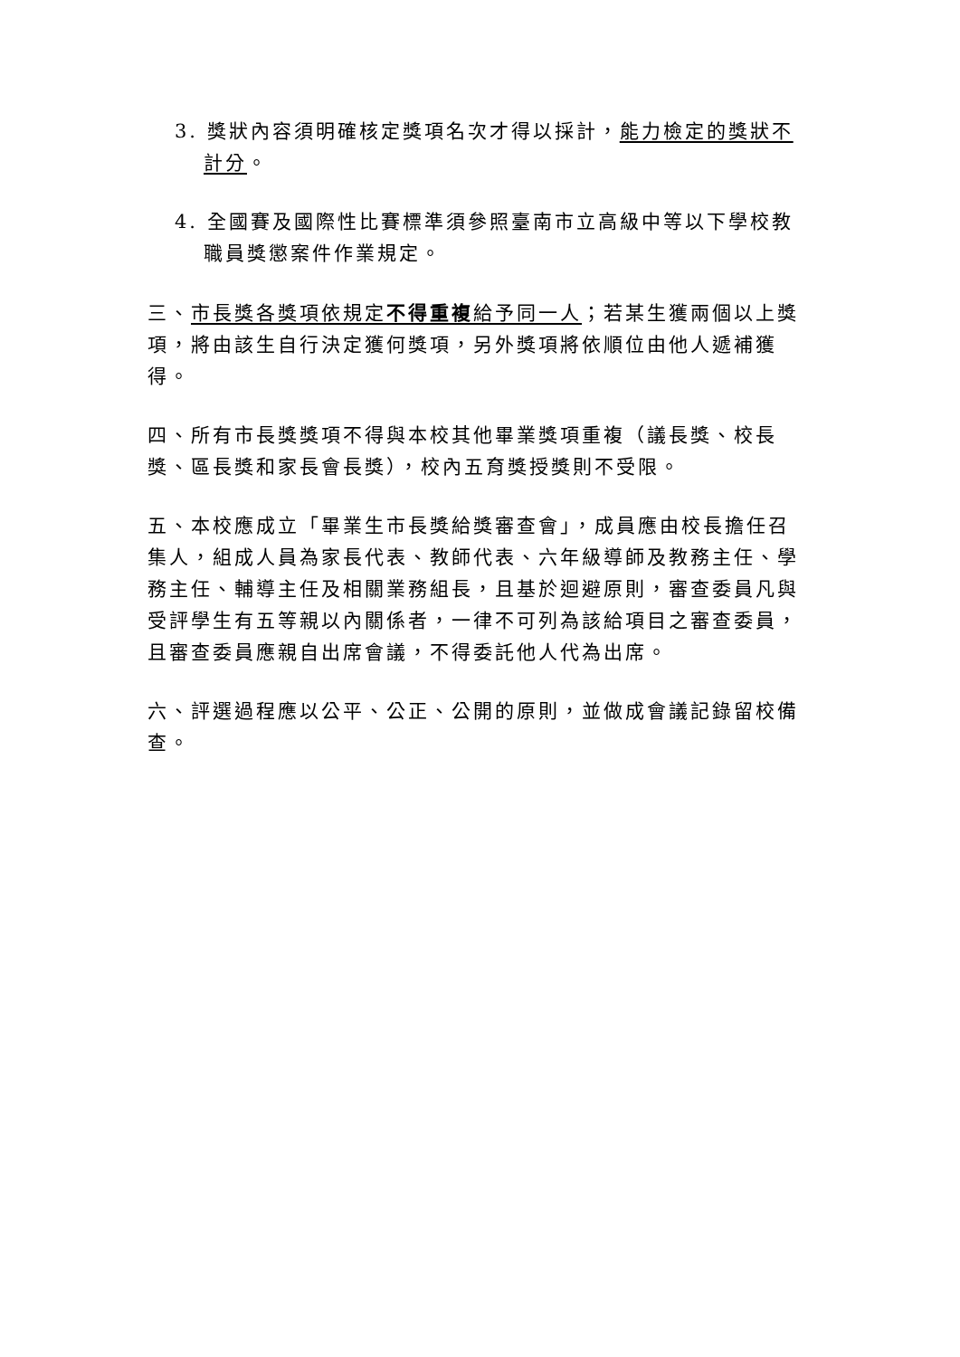3. 獎狀內容須明確核定獎項名次才得以採計，能力檢定的獎狀不計分。
4. 全國賽及國際性比賽標準須參照臺南市立高級中等以下學校教職員獎懲案件作業規定。
三、市長獎各獎項依規定不得重複給予同一人；若某生獲兩個以上獎項，將由該生自行決定獲何獎項，另外獎項將依順位由他人遞補獲得。
四、所有市長獎獎項不得與本校其他畢業獎項重複（議長獎、校長獎、區長獎和家長會長獎），校內五育獎授獎則不受限。
五、本校應成立「畢業生市長獎給獎審查會」，成員應由校長擔任召集人，組成人員為家長代表、教師代表、六年級導師及教務主任、學務主任、輔導主任及相關業務組長，且基於迴避原則，審查委員凡與受評學生有五等親以內關係者，一律不可列為該給項目之審查委員，且審查委員應親自出席會議，不得委託他人代為出席。
六、評選過程應以公平、公正、公開的原則，並做成會議記錄留校備查。